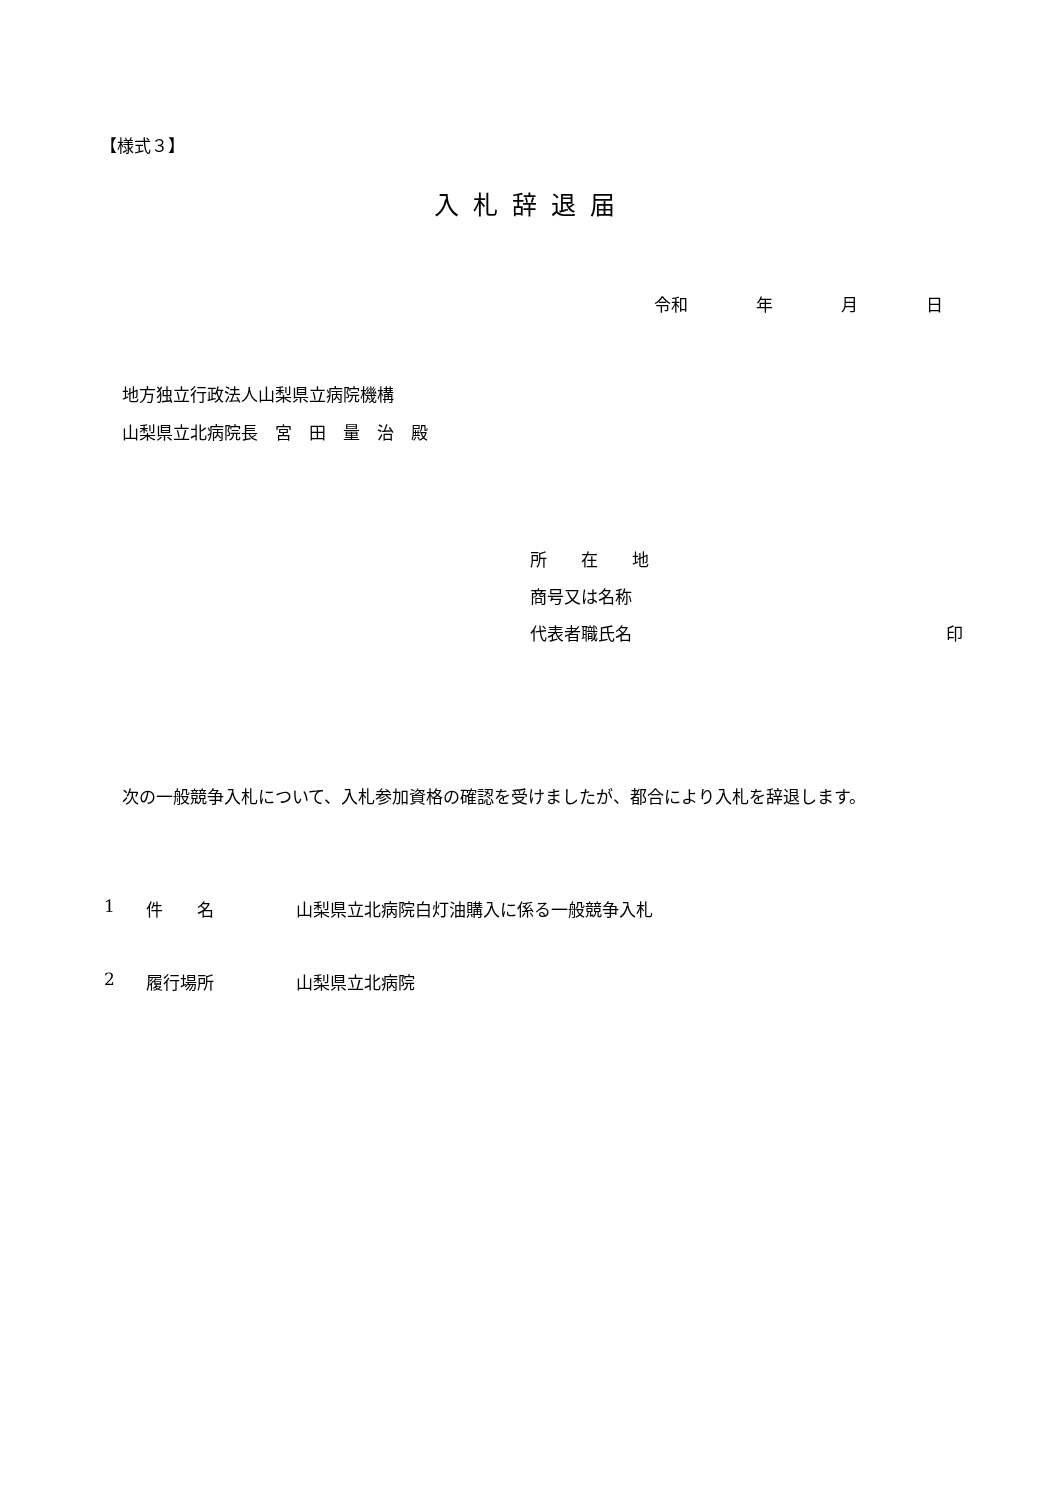【様式３】
入札辞退届
令和　　　　年　　　　月　　　　日
地方独立行政法人山梨県立病院機構
山梨県立北病院長　宮　田　量　治　殿
所　　在　　地
商号又は名称
代表者職氏名 印
次の一般競争入札について、入札参加資格の確認を受けましたが、都合により入札を辞退します。
1 件　　名 山梨県立北病院白灯油購入に係る一般競争入札
2 履行場所 山梨県立北病院